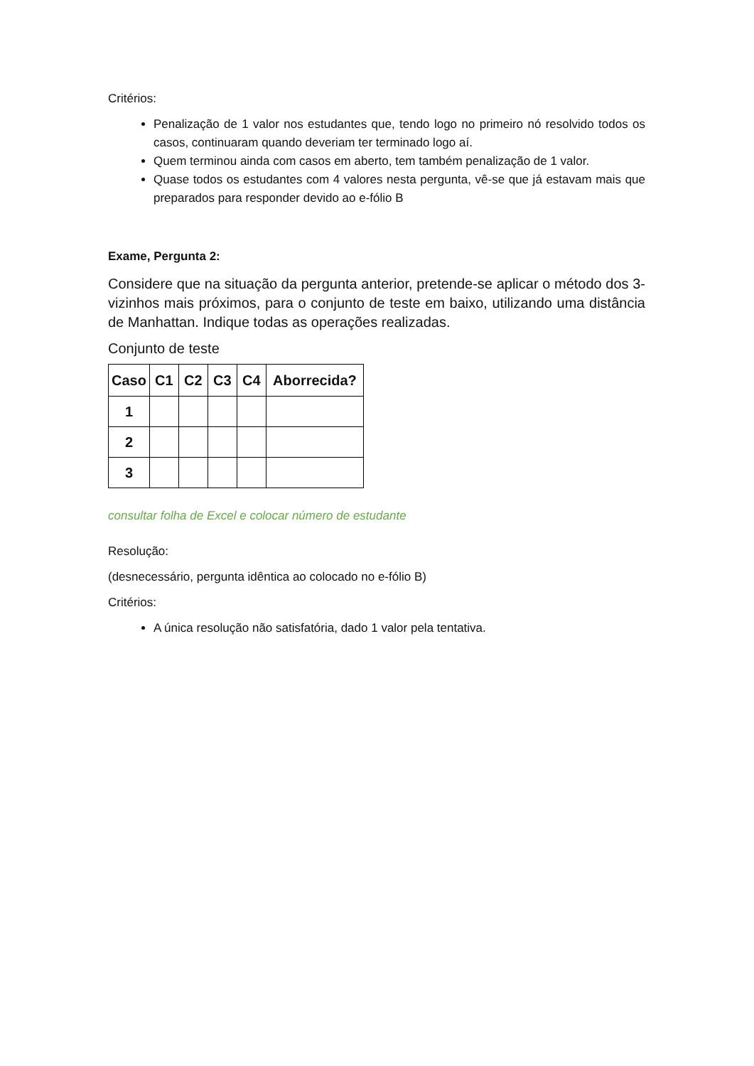Critérios:
Penalização de 1 valor nos estudantes que, tendo logo no primeiro nó resolvido todos os casos, continuaram quando deveriam ter terminado logo aí.
Quem terminou ainda com casos em aberto, tem também penalização de 1 valor.
Quase todos os estudantes com 4 valores nesta pergunta, vê-se que já estavam mais que preparados para responder devido ao e-fólio B
Exame, Pergunta 2:
Considere que na situação da pergunta anterior, pretende-se aplicar o método dos 3-vizinhos mais próximos, para o conjunto de teste em baixo, utilizando uma distância de Manhattan. Indique todas as operações realizadas.
Conjunto de teste
| Caso | C1 | C2 | C3 | C4 | Aborrecida? |
| --- | --- | --- | --- | --- | --- |
| 1 | | | | | |
| 2 | | | | | |
| 3 | | | | | |
consultar folha de Excel e colocar número de estudante
Resolução:
(desnecessário, pergunta idêntica ao colocado no e-fólio B)
Critérios:
A única resolução não satisfatória, dado 1 valor pela tentativa.